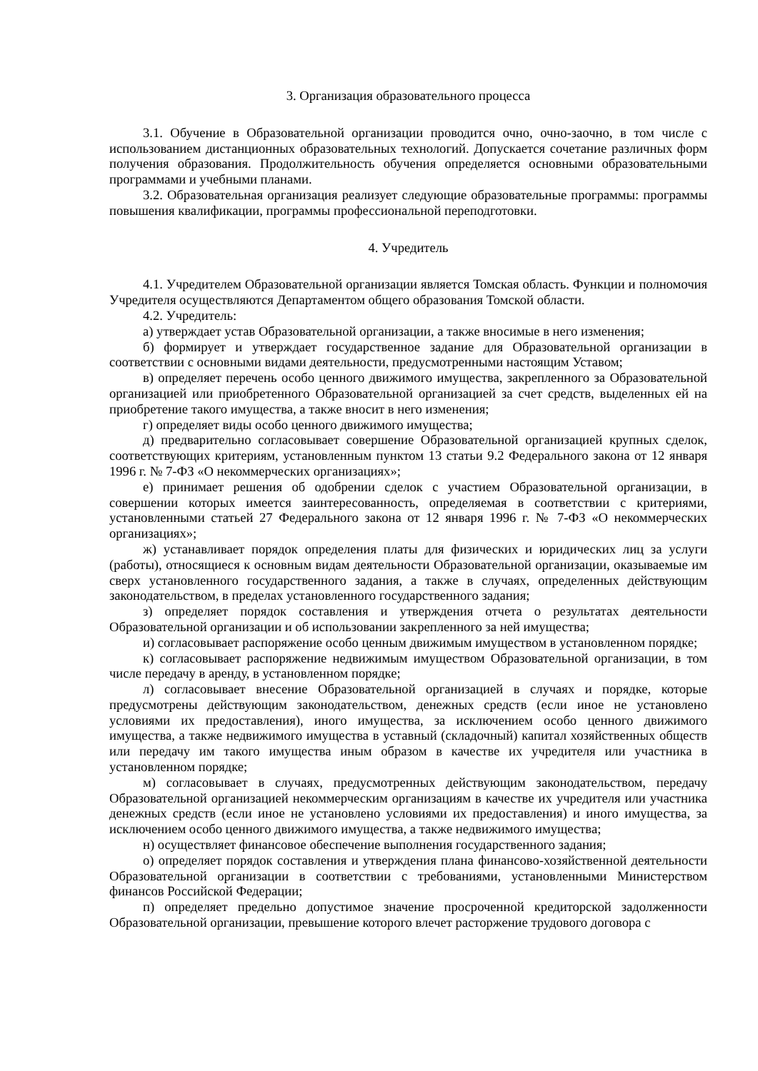3. Организация образовательного процесса
3.1. Обучение в Образовательной организации проводится очно, очно-заочно, в том числе с использованием дистанционных образовательных технологий. Допускается сочетание различных форм получения образования. Продолжительность обучения определяется основными образовательными программами и учебными планами.
3.2. Образовательная организация реализует следующие образовательные программы: программы повышения квалификации, программы профессиональной переподготовки.
4. Учредитель
4.1. Учредителем Образовательной организации является Томская область. Функции и полномочия Учредителя осуществляются Департаментом общего образования Томской области.
4.2. Учредитель:
а) утверждает устав Образовательной организации, а также вносимые в него изменения;
б) формирует и утверждает государственное задание для Образовательной организации в соответствии с основными видами деятельности, предусмотренными настоящим Уставом;
в) определяет перечень особо ценного движимого имущества, закрепленного за Образовательной организацией или приобретенного Образовательной организацией за счет средств, выделенных ей на приобретение такого имущества, а также вносит в него изменения;
г) определяет виды особо ценного движимого имущества;
д) предварительно согласовывает совершение Образовательной организацией крупных сделок, соответствующих критериям, установленным пунктом 13 статьи 9.2 Федерального закона от 12 января 1996 г. № 7-ФЗ «О некоммерческих организациях»;
е) принимает решения об одобрении сделок с участием Образовательной организации, в совершении которых имеется заинтересованность, определяемая в соответствии с критериями, установленными статьей 27 Федерального закона от 12 января 1996 г. № 7-ФЗ «О некоммерческих организациях»;
ж) устанавливает порядок определения платы для физических и юридических лиц за услуги (работы), относящиеся к основным видам деятельности Образовательной организации, оказываемые им сверх установленного государственного задания, а также в случаях, определенных действующим законодательством, в пределах установленного государственного задания;
з) определяет порядок составления и утверждения отчета о результатах деятельности Образовательной организации и об использовании закрепленного за ней имущества;
и) согласовывает распоряжение особо ценным движимым имуществом в установленном порядке;
к) согласовывает распоряжение недвижимым имуществом Образовательной организации, в том числе передачу в аренду, в установленном порядке;
л) согласовывает внесение Образовательной организацией в случаях и порядке, которые предусмотрены действующим законодательством, денежных средств (если иное не установлено условиями их предоставления), иного имущества, за исключением особо ценного движимого имущества, а также недвижимого имущества в уставный (складочный) капитал хозяйственных обществ или передачу им такого имущества иным образом в качестве их учредителя или участника в установленном порядке;
м) согласовывает в случаях, предусмотренных действующим законодательством, передачу Образовательной организацией некоммерческим организациям в качестве их учредителя или участника денежных средств (если иное не установлено условиями их предоставления) и иного имущества, за исключением особо ценного движимого имущества, а также недвижимого имущества;
н) осуществляет финансовое обеспечение выполнения государственного задания;
о) определяет порядок составления и утверждения плана финансово-хозяйственной деятельности Образовательной организации в соответствии с требованиями, установленными Министерством финансов Российской Федерации;
п) определяет предельно допустимое значение просроченной кредиторской задолженности Образовательной организации, превышение которого влечет расторжение трудового договора с